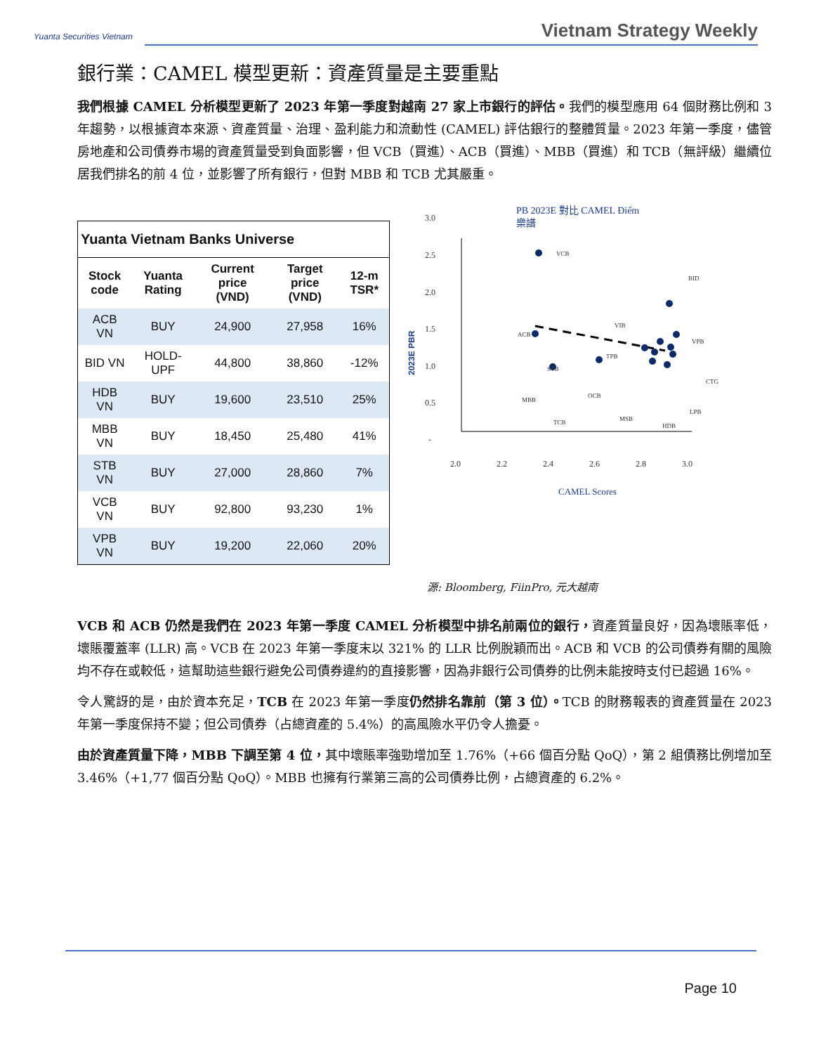Yuanta Securities Vietnam
Vietnam Strategy Weekly
銀行業：CAMEL 模型更新：資產質量是主要重點
我們根據 CAMEL 分析模型更新了 2023 年第一季度對越南 27 家上市銀行的評估。我們的模型應用 64 個財務比例和 3 年趨勢，以根據資本來源、資產質量、治理、盈利能力和流動性 (CAMEL) 評估銀行的整體質量。2023 年第一季度，儘管房地產和公司債券市場的資產質量受到負面影響，但 VCB（買進）、ACB（買進）、MBB（買進）和 TCB（無評級）繼續位居我們排名的前 4 位，並影響了所有銀行，但對 MBB 和 TCB 尤其嚴重。
| Yuanta Vietnam Banks Universe | | | | |
| --- | --- | --- | --- | --- |
| Stock code | Yuanta Rating | Current price (VND) | Target price (VND) | 12-m TSR* |
| ACB VN | BUY | 24,900 | 27,958 | 16% |
| BID VN | HOLD-UPF | 44,800 | 38,860 | -12% |
| HDB VN | BUY | 19,600 | 23,510 | 25% |
| MBB VN | BUY | 18,450 | 25,480 | 41% |
| STB VN | BUY | 27,000 | 28,860 | 7% |
| VCB VN | BUY | 92,800 | 93,230 | 1% |
| VPB VN | BUY | 19,200 | 22,060 | 20% |
PB 2023E 對比 CAMEL Điểm
樂譜
3.0
2.5
2.0
1.5
1.0
0.5
-
2.0
2.2
2.4
2.6
2.8
3.0
2023E PBR
CAMEL Scores
VCB
BID
VIB
VPB
TPB
ACB
STB
CTG
OCB
MBB
LPB
TCB
MSB
HDB
源: Bloomberg, FiinPro, 元大越南
VCB 和 ACB 仍然是我們在 2023 年第一季度 CAMEL 分析模型中排名前兩位的銀行，資產質量良好，因為壞賬率低，壞賬覆蓋率 (LLR) 高。VCB 在 2023 年第一季度末以 321% 的 LLR 比例脫穎而出。ACB 和 VCB 的公司債券有關的風險均不存在或較低，這幫助這些銀行避免公司債券違約的直接影響，因為非銀行公司債券的比例未能按時支付已超過 16%。
令人驚訝的是，由於資本充足，TCB 在 2023 年第一季度仍然排名靠前（第 3 位）。TCB 的財務報表的資產質量在 2023 年第一季度保持不變；但公司債券（占總資產的 5.4%）的高風險水平仍令人擔憂。
由於資產質量下降，MBB 下調至第 4 位，其中壞賬率強勁增加至 1.76%（+66 個百分點 QoQ），第 2 組債務比例增加至 3.46%（+1,77 個百分點 QoQ）。MBB 也擁有行業第三高的公司債券比例，占總資產的 6.2%。
Page 10